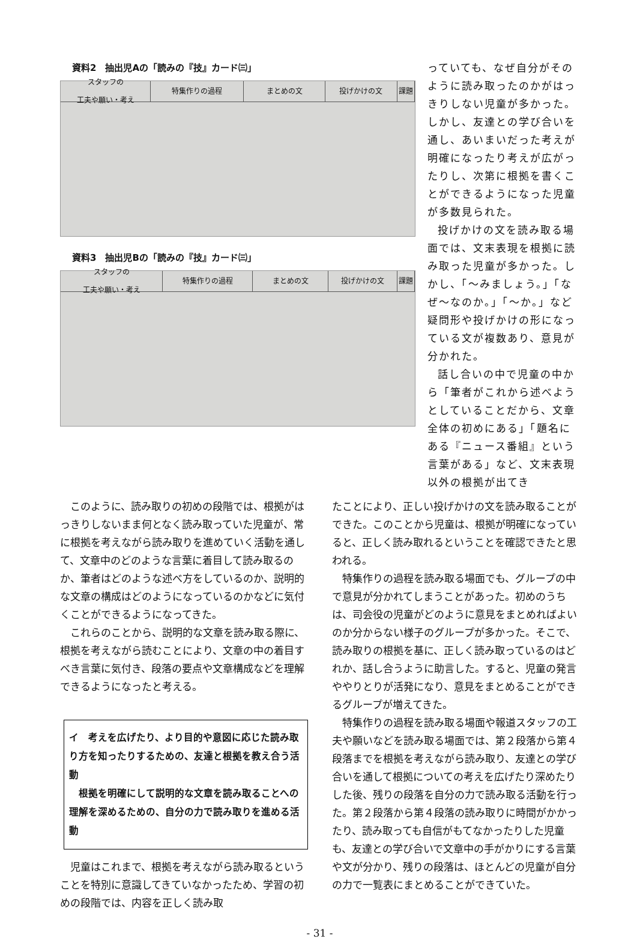資料2　抽出児Aの「読みの『技』カード㈢」
スタッフの
工夫や願い・考え
特集作りの過程 まとめの文 投げかけの文 課題
資料3　抽出児Bの「読みの『技』カード㈢」
スタッフの
工夫や願い・考え
特集作りの過程 まとめの文 投げかけの文 課題
っていても、なぜ自分がそのように読み取ったのかがはっきりしない児童が多かった。しかし、友達との学び合いを通し、あいまいだった考えが明確になったり考えが広がったりし、次第に根拠を書くことができるようになった児童が多数見られた。
投げかけの文を読み取る場面では、文末表現を根拠に読み取った児童が多かった。しかし、「～みましょう。」「なぜ～なのか。」「～か。」など疑問形や投げかけの形になっている文が複数あり、意見が分かれた。
話し合いの中で児童の中から「筆者がこれから述べようとしていることだから、文章全体の初めにある」「題名にある『ニュース番組』という言葉がある」など、文末表現以外の根拠が出てき
このように、読み取りの初めの段階では、根拠がはっきりしないまま何となく読み取っていた児童が、常に根拠を考えながら読み取りを進めていく活動を通して、文章中のどのような言葉に着目して読み取るのか、筆者はどのような述べ方をしているのか、説明的な文章の構成はどのようになっているのかなどに気付くことができるようになってきた。
これらのことから、説明的な文章を読み取る際に、根拠を考えながら読むことにより、文章の中の着目すべき言葉に気付き、段落の要点や文章構成などを理解できるようになったと考える。
イ　考えを広げたり、より目的や意図に応じた読み取り方を知ったりするための、友達と根拠を教え合う活動
　根拠を明確にして説明的な文章を読み取ることへの理解を深めるための、自分の力で読み取りを進める活動
児童はこれまで、根拠を考えながら読み取るということを特別に意識してきていなかったため、学習の初めの段階では、内容を正しく読み取
たことにより、正しい投げかけの文を読み取ることができた。このことから児童は、根拠が明確になっていると、正しく読み取れるということを確認できたと思われる。
特集作りの過程を読み取る場面でも、グループの中で意見が分かれてしまうことがあった。初めのうちは、司会役の児童がどのように意見をまとめればよいのか分からない様子のグループが多かった。そこで、読み取りの根拠を基に、正しく読み取っているのはどれか、話し合うように助言した。すると、児童の発言ややりとりが活発になり、意見をまとめることができるグループが増えてきた。
特集作りの過程を読み取る場面や報道スタッフの工夫や願いなどを読み取る場面では、第２段落から第４段落までを根拠を考えながら読み取り、友達との学び合いを通して根拠についての考えを広げたり深めたりした後、残りの段落を自分の力で読み取る活動を行った。第２段落から第４段落の読み取りに時間がかかったり、読み取っても自信がもてなかったりした児童も、友達との学び合いで文章中の手がかりにする言葉や文が分かり、残りの段落は、ほとんどの児童が自分の力で一覧表にまとめることができていた。
- 31 -